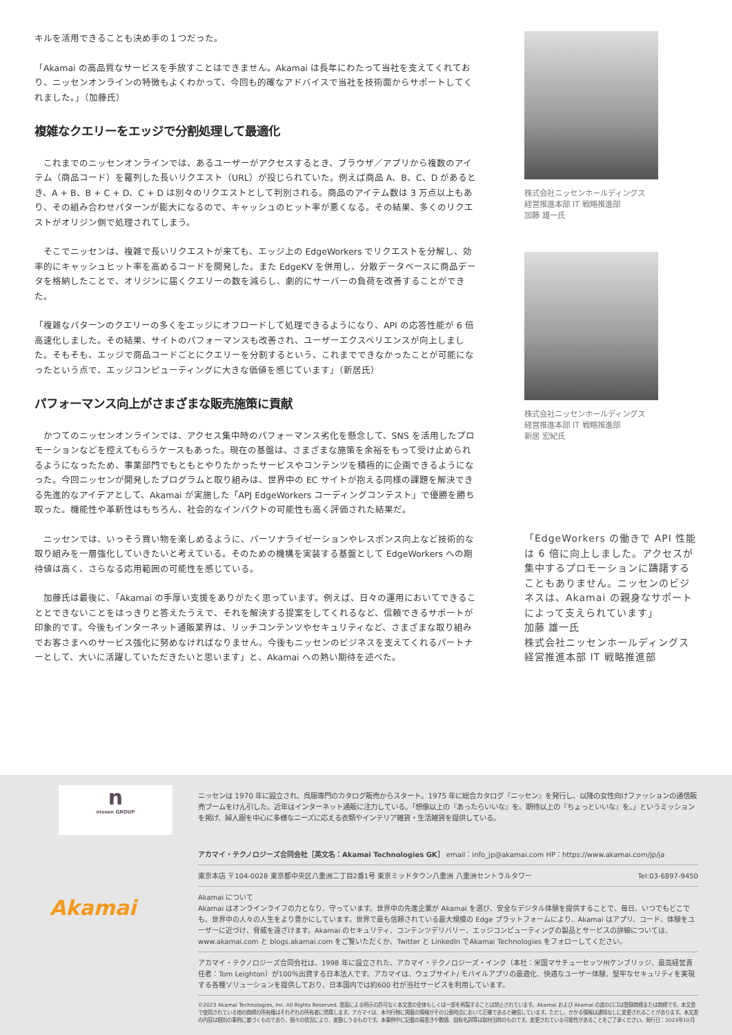キルを活用できることも決め手の１つだった。
「Akamai の高品質なサービスを手放すことはできません。Akamai は長年にわたって当社を支えてくれており、ニッセンオンラインの特徴もよくわかって、今回も的確なアドバイスで当社を技術面からサポートしてくれました。」（加藤氏）
複雑なクエリーをエッジで分割処理して最適化
これまでのニッセンオンラインでは、あるユーザーがアクセスするとき、ブラウザ／アプリから複数のアイテム（商品コード）を羅列した長いリクエスト（URL）が投じられていた。例えば商品 A、B、C、D があるとき、A + B、B + C + D、C + D は別々のリクエストとして判別される。商品のアイテム数は 3 万点以上もあり、その組み合わせパターンが膨大になるので、キャッシュのヒット率が悪くなる。その結果、多くのリクエストがオリジン側で処理されてしまう。
そこでニッセンは、複雑で長いリクエストが来ても、エッジ上の EdgeWorkers でリクエストを分解し、効率的にキャッシュヒット率を高めるコードを開発した。また EdgeKV を併用し、分散データベースに商品データを格納したことで、オリジンに届くクエリーの数を減らし、劇的にサーバーの負荷を改善することができた。
「複雑なパターンのクエリーの多くをエッジにオフロードして処理できるようになり、API の応答性能が 6 倍高速化しました。その結果、サイトのパフォーマンスも改善され、ユーザーエクスペリエンスが向上しました。そもそも、エッジで商品コードごとにクエリーを分割するという、これまでできなかったことが可能になったという点で、エッジコンピューティングに大きな価値を感じています」（新居氏）
パフォーマンス向上がさまざまな販売施策に貢献
かつてのニッセンオンラインでは、アクセス集中時のパフォーマンス劣化を懸念して、SNS を活用したプロモーションなどを控えてもらうケースもあった。現在の基盤は、さまざまな施策を余裕をもって受け止められるようになったため、事業部門でもともとやりたかったサービスやコンテンツを積極的に企画できるようになった。今回ニッセンが開発したプログラムと取り組みは、世界中の EC サイトが抱える同様の課題を解決できる先進的なアイデアとして、Akamai が実施した「APJ EdgeWorkers コーディングコンテスト」で優勝を勝ち取った。機能性や革新性はもちろん、社会的なインパクトの可能性も高く評価された結果だ。
ニッセンでは、いっそう買い物を楽しめるように、パーソナライゼーションやレスポンス向上など技術的な取り組みを一層強化していきたいと考えている。そのための機構を実装する基盤として EdgeWorkers への期待値は高く、さらなる応用範囲の可能性を感じている。
加藤氏は最後に、「Akamai の手厚い支援をありがたく思っています。例えば、日々の運用においてできることとできないことをはっきりと答えたうえで、それを解決する提案をしてくれるなど、信頼できるサポートが印象的です。今後もインターネット通販業界は、リッチコンテンツやセキュリティなど、さまざまな取り組みでお客さまへのサービス強化に努めなければなりません。今後もニッセンのビジネスを支えてくれるパートナーとして、大いに活躍していただきたいと思います」と、Akamai への熱い期待を述べた。
株式会社ニッセンホールディングス
経営推進本部 IT 戦略推進部
加藤 雄一氏
株式会社ニッセンホールディングス
経営推進本部 IT 戦略推進部
新居 宏紀氏
「EdgeWorkers の働きで API 性能は 6 倍に向上しました。アクセスが集中するプロモーションに躊躇することもありません。ニッセンのビジネスは、Akamai の親身なサポートによって支えられています」
加藤 雄一氏
株式会社ニッセンホールディングス
経営推進本部 IT 戦略推進部
n
nissen GROUP
Akamai
ニッセンは 1970 年に設立され、呉服専門のカタログ販売からスタート。1975 年に総合カタログ『ニッセン』を発行し、以降の女性向けファッションの通信販売ブームをけん引した。近年はインターネット通販に注力している。「想像以上の『あったらいいな』を。期待以上の『ちょっといいな』を。」というミッションを掲げ、婦人服を中心に多様なニーズに応える衣類やインテリア雑貨・生活雑貨を提供している。
アカマイ・テクノロジーズ合同会社［英文名：Akamai Technologies GK］ email：info_jp@akamai.com HP：https://www.akamai.com/jp/ja
東京本店 〒104-0028 東京都中央区八重洲二丁目2番1号 東京ミッドタウン八重洲 八重洲セントラルタワー Tel:03-6897-9450
Akamai について
Akamai はオンラインライフの力となり、守っています。世界中の先進企業が Akamai を選び、安全なデジタル体験を提供することで、毎日、いつでもどこでも、世界中の人々の人生をより豊かにしています。世界で最も信頼されている最大規模の Edge プラットフォームにより、Akamai はアプリ、コード、体験をユーザーに近づけ、脅威を遠ざけます。Akamai のセキュリティ、コンテンツデリバリー、エッジコンピューティングの製品とサービスの詳細については、www.akamai.com と blogs.akamai.com をご覧いただくか、Twitter と LinkedIn でAkamai Technologies をフォローしてください。
アカマイ・テクノロジーズ合同会社は、1998 年に設立された、アカマイ・テクノロジーズ・インク（本社：米国マサチューセッツ州ケンブリッジ、最高経営責任者：Tom Leighton）が100％出資する日本法人です。アカマイは、ウェブサイト/ モバイルアプリの最適化、快適なユーザー体験、堅牢なセキュリティを実現する各種ソリューションを提供しており、日本国内では約600 社が当社サービスを利用しています。
©2023 Akamai Technologies, Inc. All Rights Reserved. 書面による明示の許可なく本文書の全体もしくは一部を再製することは禁止されています。Akamai および Akamai の波のロゴは登録商標または商標です。本文書で使用されている他の商標の所有権はそれぞれの所有者に帰属します。アカマイは、本刊行物に掲載の情報がその公表時点において正確であると確信しています。ただし、かかる情報は通知なしに変更されることがあります。本文書の内容は個別の事例に基づくものであり、個々の状況により、変動しうるものです。本事例中に記載の肩書きや数値、固有名詞等は取材当時のものです。変更されている可能性があることをご了承ください。発行日：2023年10月